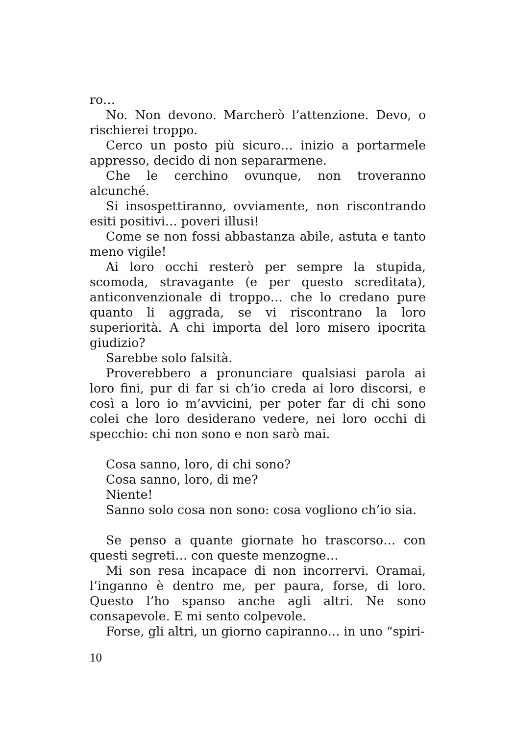ro…
No. Non devono. Marcherò l’attenzione. Devo, o rischierei troppo.
Cerco un posto più sicuro… inizio a portarmele appresso, decido di non separarmene.
Che le cerchino ovunque, non troveranno alcunché.
Si insospettiranno, ovviamente, non riscontrando esiti positivi… poveri illusi!
Come se non fossi abbastanza abile, astuta e tanto meno vigile!
Ai loro occhi resterò per sempre la stupida, scomoda, stravagante (e per questo screditata), anticonvenzionale di troppo… che lo credano pure quanto li aggrada, se vi riscontrano la loro superiorità. A chi importa del loro misero ipocrita giudizio?
Sarebbe solo falsità.
Proverebbero a pronunciare qualsiasi parola ai loro fini, pur di far si ch’io creda ai loro discorsi, e così a loro io m’avvicini, per poter far di chi sono colei che loro desiderano vedere, nei loro occhi di specchio: chi non sono e non sarò mai.
Cosa sanno, loro, di chi sono?
Cosa sanno, loro, di me?
Niente!
Sanno solo cosa non sono: cosa vogliono ch’io sia.
Se penso a quante giornate ho trascorso… con questi segreti… con queste menzogne…
Mi son resa incapace di non incorrervi. Oramai, l’inganno è dentro me, per paura, forse, di loro. Questo l’ho spanso anche agli altri. Ne sono consapevole. E mi sento colpevole.
Forse, gli altri, un giorno capiranno… in uno “spiri-
10